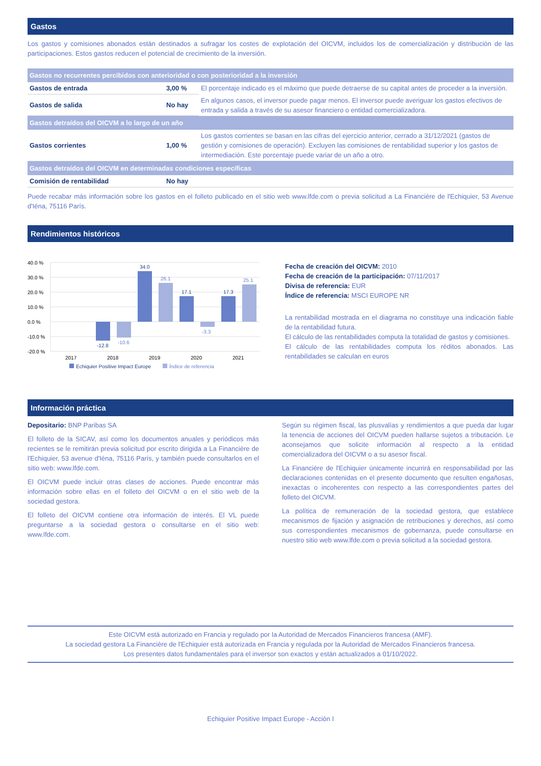Gastos
Los gastos y comisiones abonados están destinados a sufragar los costes de explotación del OICVM, incluidos los de comercialización y distribución de las participaciones. Estos gastos reducen el potencial de crecimiento de la inversión.
| Gastos no recurrentes percibidos con anterioridad o con posterioridad a la inversión | | |
| --- | --- | --- |
| Gastos de entrada | 3,00 % | El porcentaje indicado es el máximo que puede detraerse de su capital antes de proceder a la inversión. |
| Gastos de salida | No hay | En algunos casos, el inversor puede pagar menos. El inversor puede averiguar los gastos efectivos de entrada y salida a través de su asesor financiero o entidad comercializadora. |
| Gastos detraídos del OICVM a lo largo de un año | | |
| Gastos corrientes | 1,00 % | Los gastos corrientes se basan en las cifras del ejercicio anterior, cerrado a 31/12/2021 (gastos de gestión y comisiones de operación). Excluyen las comisiones de rentabilidad superior y los gastos de intermediación. Este porcentaje puede variar de un año a otro. |
| Gastos detraídos del OICVM en determinadas condiciones específicas | | |
| Comisión de rentabilidad | No hay | |
Puede recabar más información sobre los gastos en el folleto publicado en el sitio web www.lfde.com o previa solicitud a La Financière de l'Echiquier, 53 Avenue d'Iéna, 75116 París.
Rendimientos históricos
40.0 %
30.0 %
20.0 %
10.0 %
0.0 %
-10.0 %
-20.0 %
2017
2018
2019
2020
2021
-12.8
34.0
17.1
17.3
-10.6
26.1
-3.3
25.1
Echiquier Positive Impact Europe
Índice de referencia
Fecha de creación del OICVM: 2010
Fecha de creación de la participación: 07/11/2017
Divisa de referencia: EUR
Índice de referencia: MSCI EUROPE NR
La rentabilidad mostrada en el diagrama no constituye una indicación fiable de la rentabilidad futura.
El cálculo de las rentabilidades computa la totalidad de gastos y comisiones.
El cálculo de las rentabilidades computa los réditos abonados. Las rentabilidades se calculan en euros
Información práctica
Depositario: BNP Paribas SA
El folleto de la SICAV, así como los documentos anuales y periódicos más recientes se le remitirán previa solicitud por escrito dirigida a La Financière de l'Echiquier, 53 avenue d'Iéna, 75116 París, y también puede consultarlos en el sitio web: www.lfde.com.
El OICVM puede incluir otras clases de acciones. Puede encontrar más información sobre ellas en el folleto del OICVM o en el sitio web de la sociedad gestora.
El folleto del OICVM contiene otra información de interés. El VL puede preguntarse a la sociedad gestora o consultarse en el sitio web: www.lfde.com.
Según su régimen fiscal, las plusvalías y rendimientos a que pueda dar lugar la tenencia de acciones del OICVM pueden hallarse sujetos a tributación. Le aconsejamos que solicite información al respecto a la entidad comercializadora del OICVM o a su asesor fiscal.
La Financière de l'Echiquier únicamente incurrirá en responsabilidad por las declaraciones contenidas en el presente documento que resulten engañosas, inexactas o incoherentes con respecto a las correspondientes partes del folleto del OICVM.
La política de remuneración de la sociedad gestora, que establece mecanismos de fijación y asignación de retribuciones y derechos, así como sus correspondientes mecanismos de gobernanza, puede consultarse en nuestro sitio web www.lfde.com o previa solicitud a la sociedad gestora.
Este OICVM está autorizado en Francia y regulado por la Autoridad de Mercados Financieros francesa (AMF).
La sociedad gestora La Financière de l'Echiquier está autorizada en Francia y regulada por la Autoridad de Mercados Financieros francesa.
Los presentes datos fundamentales para el inversor son exactos y están actualizados a 01/10/2022.
Echiquier Positive Impact Europe - Acción I